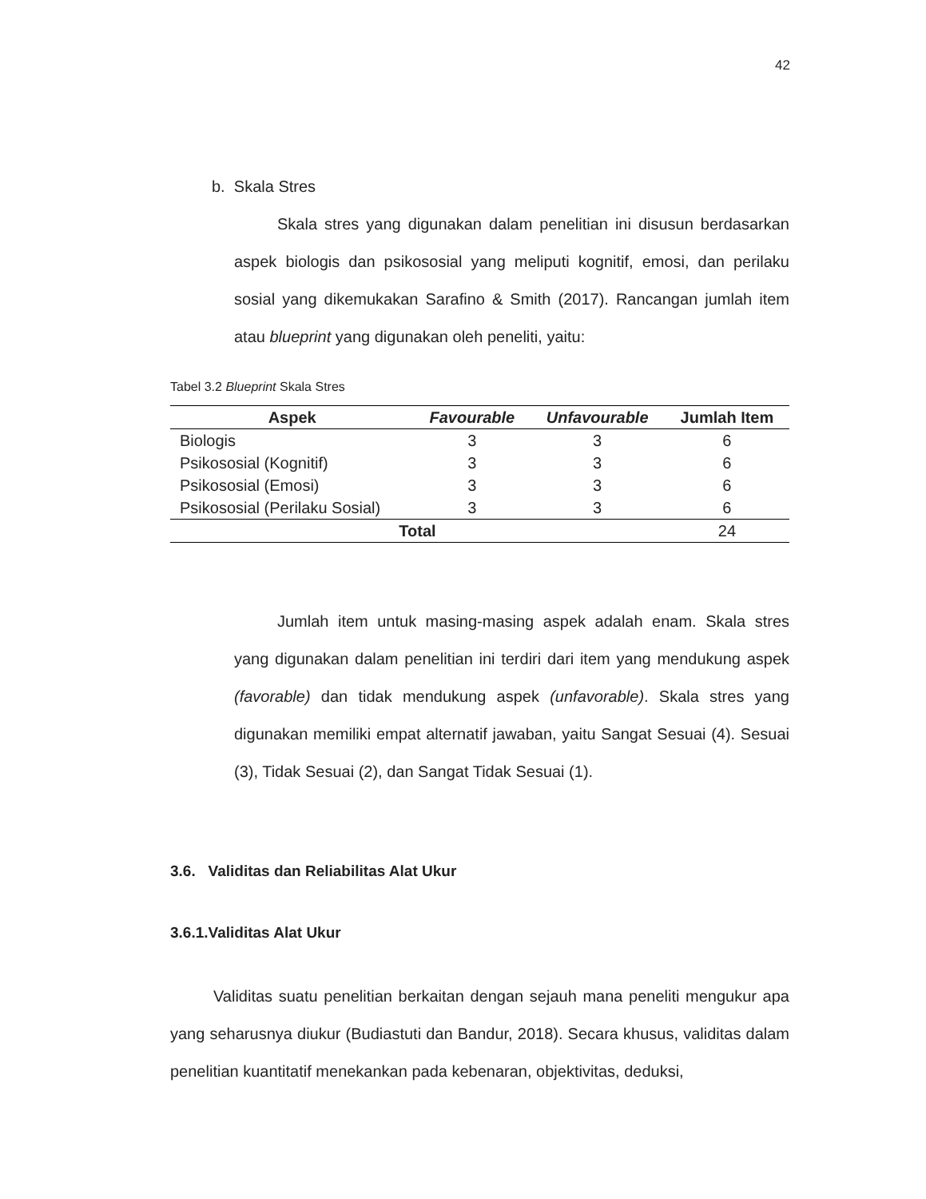42
b. Skala Stres
Skala stres yang digunakan dalam penelitian ini disusun berdasarkan aspek biologis dan psikososial yang meliputi kognitif, emosi, dan perilaku sosial yang dikemukakan Sarafino & Smith (2017). Rancangan jumlah item atau blueprint yang digunakan oleh peneliti, yaitu:
Tabel 3.2 Blueprint Skala Stres
| Aspek | Favourable | Unfavourable | Jumlah Item |
| --- | --- | --- | --- |
| Biologis | 3 | 3 | 6 |
| Psikososial (Kognitif) | 3 | 3 | 6 |
| Psikososial (Emosi) | 3 | 3 | 6 |
| Psikososial (Perilaku Sosial) | 3 | 3 | 6 |
| Total | | | 24 |
Jumlah item untuk masing-masing aspek adalah enam. Skala stres yang digunakan dalam penelitian ini terdiri dari item yang mendukung aspek (favorable) dan tidak mendukung aspek (unfavorable). Skala stres yang digunakan memiliki empat alternatif jawaban, yaitu Sangat Sesuai (4). Sesuai (3), Tidak Sesuai (2), dan Sangat Tidak Sesuai (1).
3.6. Validitas dan Reliabilitas Alat Ukur
3.6.1.Validitas Alat Ukur
Validitas suatu penelitian berkaitan dengan sejauh mana peneliti mengukur apa yang seharusnya diukur (Budiastuti dan Bandur, 2018). Secara khusus, validitas dalam penelitian kuantitatif menekankan pada kebenaran, objektivitas, deduksi,